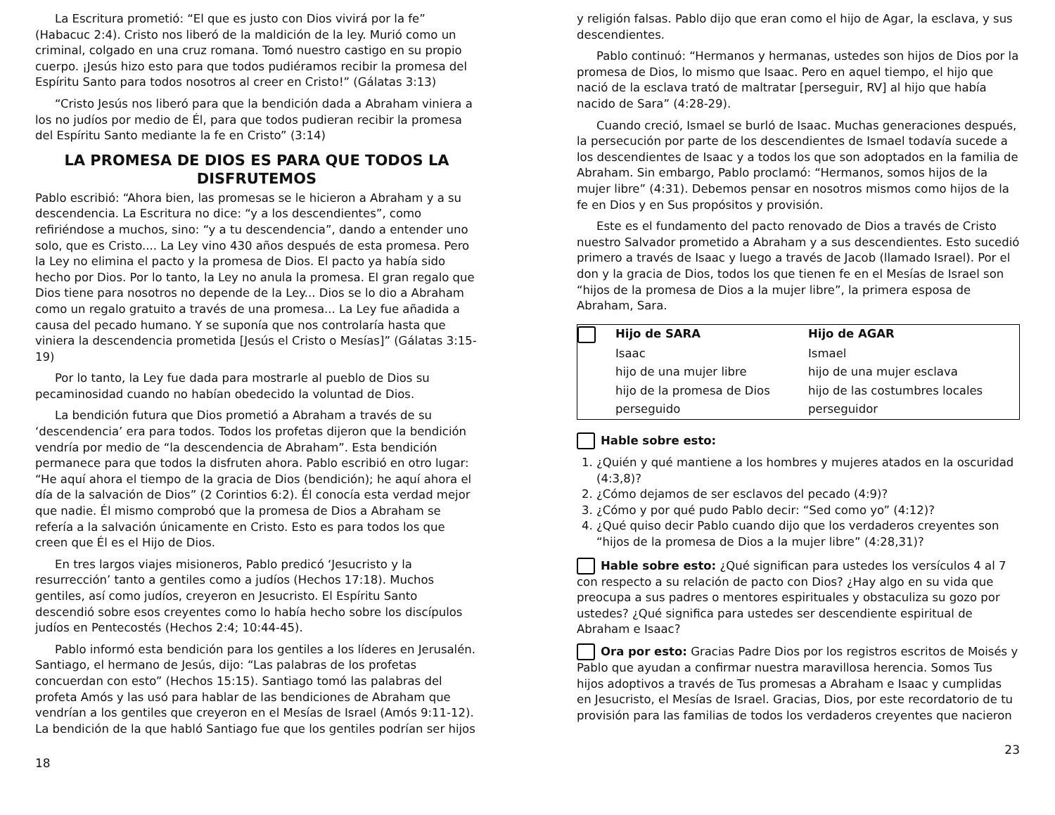La Escritura prometió: “El que es justo con Dios vivirá por la fe” (Habacuc 2:4). Cristo nos liberó de la maldición de la ley. Murió como un criminal, colgado en una cruz romana. Tomó nuestro castigo en su propio cuerpo. ¡Jesús hizo esto para que todos pudiéramos recibir la promesa del Espíritu Santo para todos nosotros al creer en Cristo!” (Gálatas 3:13)
“Cristo Jesús nos liberó para que la bendición dada a Abraham viniera a los no judíos por medio de Él, para que todos pudieran recibir la promesa del Espíritu Santo mediante la fe en Cristo” (3:14)
LA PROMESA DE DIOS ES PARA QUE TODOS LA DISFRUTEMOS
Pablo escribió: “Ahora bien, las promesas se le hicieron a Abraham y a su descendencia. La Escritura no dice: “y a los descendientes”, como refiriéndose a muchos, sino: “y a tu descendencia”, dando a entender uno solo, que es Cristo.... La Ley vino 430 años después de esta promesa. Pero la Ley no elimina el pacto y la promesa de Dios. El pacto ya había sido hecho por Dios. Por lo tanto, la Ley no anula la promesa. El gran regalo que Dios tiene para nosotros no depende de la Ley... Dios se lo dio a Abraham como un regalo gratuito a través de una promesa... La Ley fue añadida a causa del pecado humano. Y se suponía que nos controlaría hasta que viniera la descendencia prometida [Jesús el Cristo o Mesías]” (Gálatas 3:15-19)
Por lo tanto, la Ley fue dada para mostrarle al pueblo de Dios su pecaminosidad cuando no habían obedecido la voluntad de Dios.
La bendición futura que Dios prometió a Abraham a través de su ‘descendencia’ era para todos. Todos los profetas dijeron que la bendición vendría por medio de “la descendencia de Abraham”. Esta bendición permanece para que todos la disfruten ahora. Pablo escribió en otro lugar: “He aquí ahora el tiempo de la gracia de Dios (bendición); he aquí ahora el día de la salvación de Dios” (2 Corintios 6:2). Él conocía esta verdad mejor que nadie. Él mismo comprobó que la promesa de Dios a Abraham se refería a la salvación únicamente en Cristo. Esto es para todos los que creen que Él es el Hijo de Dios.
En tres largos viajes misioneros, Pablo predicó ‘Jesucristo y la resurrección’ tanto a gentiles como a judíos (Hechos 17:18). Muchos gentiles, así como judíos, creyeron en Jesucristo. El Espíritu Santo descendió sobre esos creyentes como lo había hecho sobre los discípulos judíos en Pentecostés (Hechos 2:4; 10:44-45).
Pablo informó esta bendición para los gentiles a los líderes en Jerusalén. Santiago, el hermano de Jesús, dijo: “Las palabras de los profetas concuerdan con esto” (Hechos 15:15). Santiago tomó las palabras del profeta Amós y las usó para hablar de las bendiciones de Abraham que vendrían a los gentiles que creyeron en el Mesías de Israel (Amós 9:11-12). La bendición de la que habló Santiago fue que los gentiles podrían ser hijos
18
y religión falsas. Pablo dijo que eran como el hijo de Agar, la esclava, y sus descendientes.
Pablo continuó: “Hermanos y hermanas, ustedes son hijos de Dios por la promesa de Dios, lo mismo que Isaac. Pero en aquel tiempo, el hijo que nació de la esclava trató de maltratar [perseguir, RV] al hijo que había nacido de Sara” (4:28-29).
Cuando creció, Ismael se burló de Isaac. Muchas generaciones después, la persecución por parte de los descendientes de Ismael todavía sucede a los descendientes de Isaac y a todos los que son adoptados en la familia de Abraham. Sin embargo, Pablo proclamó: “Hermanos, somos hijos de la mujer libre” (4:31). Debemos pensar en nosotros mismos como hijos de la fe en Dios y en Sus propósitos y provisión.
Este es el fundamento del pacto renovado de Dios a través de Cristo nuestro Salvador prometido a Abraham y a sus descendientes. Esto sucedió primero a través de Isaac y luego a través de Jacob (llamado Israel). Por el don y la gracia de Dios, todos los que tienen fe en el Mesías de Israel son “hijos de la promesa de Dios a la mujer libre”, la primera esposa de Abraham, Sara.
| | Hijo de SARA | Hijo de AGAR |
| | Isaac | Ismael |
| | hijo de una mujer libre | hijo de una mujer esclava |
| | hijo de la promesa de Dios | hijo de las costumbres locales |
| | perseguido | perseguidor |
Hable sobre esto:
1. ¿Quién y qué mantiene a los hombres y mujeres atados en la oscuridad (4:3,8)?
2. ¿Cómo dejamos de ser esclavos del pecado (4:9)?
3. ¿Cómo y por qué pudo Pablo decir: “Sed como yo” (4:12)?
4. ¿Qué quiso decir Pablo cuando dijo que los verdaderos creyentes son “hijos de la promesa de Dios a la mujer libre” (4:28,31)?
Hable sobre esto: ¿Qué significan para ustedes los versículos 4 al 7 con respecto a su relación de pacto con Dios? ¿Hay algo en su vida que preocupa a sus padres o mentores espirituales y obstaculiza su gozo por ustedes? ¿Qué significa para ustedes ser descendiente espiritual de Abraham e Isaac?
Ora por esto: Gracias Padre Dios por los registros escritos de Moisés y Pablo que ayudan a confirmar nuestra maravillosa herencia. Somos Tus hijos adoptivos a través de Tus promesas a Abraham e Isaac y cumplidas en Jesucristo, el Mesías de Israel. Gracias, Dios, por este recordatorio de tu provisión para las familias de todos los verdaderos creyentes que nacieron
23